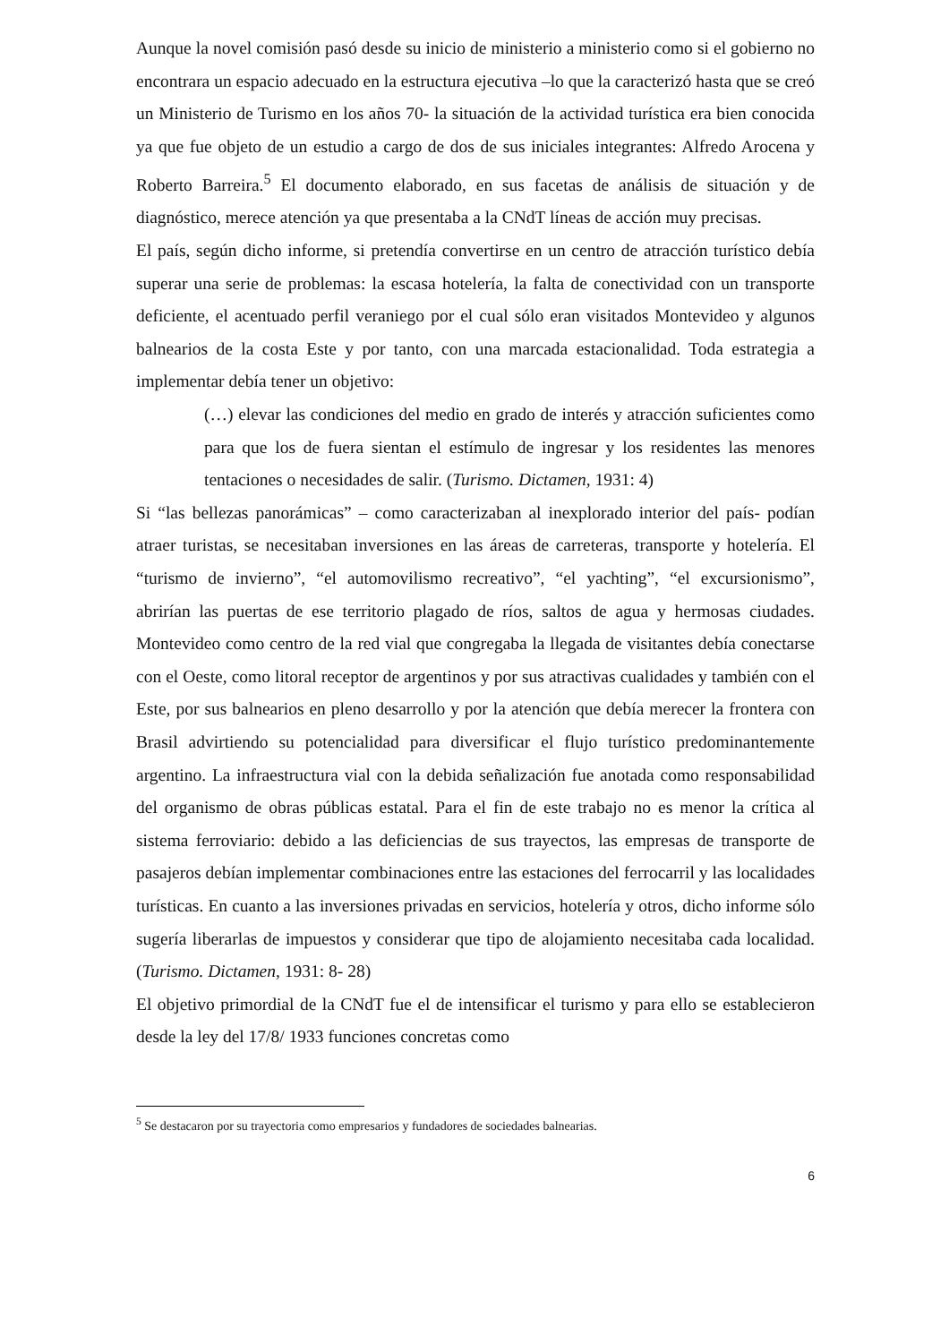Aunque la novel comisión pasó desde su inicio de ministerio a ministerio como si el gobierno no encontrara un espacio adecuado en la estructura ejecutiva –lo que la caracterizó hasta que se creó un Ministerio de Turismo en los años 70- la situación de la actividad turística era bien conocida ya que fue objeto de un estudio a cargo de dos de sus iniciales integrantes: Alfredo Arocena y Roberto Barreira.<sup>5</sup> El documento elaborado, en sus facetas de análisis de situación y de diagnóstico, merece atención ya que presentaba a la CNdT líneas de acción muy precisas.
El país, según dicho informe, si pretendía convertirse en un centro de atracción turístico debía superar una serie de problemas: la escasa hotelería, la falta de conectividad con un transporte deficiente, el acentuado perfil veraniego por el cual sólo eran visitados Montevideo y algunos balnearios de la costa Este y por tanto, con una marcada estacionalidad. Toda estrategia a implementar debía tener un objetivo:
(…) elevar las condiciones del medio en grado de interés y atracción suficientes como para que los de fuera sientan el estímulo de ingresar y los residentes las menores tentaciones o necesidades de salir. (Turismo. Dictamen, 1931: 4)
Si “las bellezas panorámicas” – como caracterizaban al inexplorado interior del país- podían atraer turistas, se necesitaban inversiones en las áreas de carreteras, transporte y hotelería. El “turismo de invierno”, “el automovilismo recreativo”, “el yachting”, “el excursionismo”, abrirían las puertas de ese territorio plagado de ríos, saltos de agua y hermosas ciudades. Montevideo como centro de la red vial que congregaba la llegada de visitantes debía conectarse con el Oeste, como litoral receptor de argentinos y por sus atractivas cualidades y también con el Este, por sus balnearios en pleno desarrollo y por la atención que debía merecer la frontera con Brasil advirtiendo su potencialidad para diversificar el flujo turístico predominantemente argentino. La infraestructura vial con la debida señalización fue anotada como responsabilidad del organismo de obras públicas estatal. Para el fin de este trabajo no es menor la crítica al sistema ferroviario: debido a las deficiencias de sus trayectos, las empresas de transporte de pasajeros debían implementar combinaciones entre las estaciones del ferrocarril y las localidades turísticas. En cuanto a las inversiones privadas en servicios, hotelería y otros, dicho informe sólo sugería liberarlas de impuestos y considerar que tipo de alojamiento necesitaba cada localidad. (Turismo. Dictamen, 1931: 8- 28)
El objetivo primordial de la CNdT fue el de intensificar el turismo y para ello se establecieron desde la ley del 17/8/ 1933 funciones concretas como
<sup>5</sup> Se destacaron por su trayectoria como empresarios y fundadores de sociedades balnearias.
6